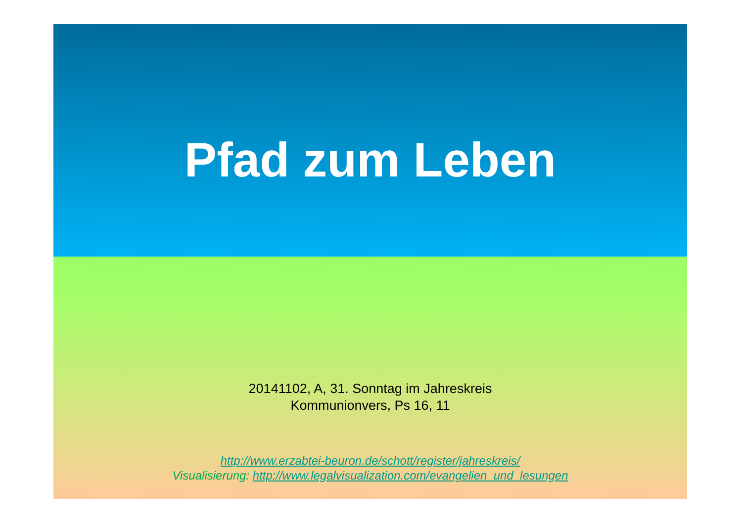Pfad zum Leben
20141102, A, 31. Sonntag im Jahreskreis
Kommunionvers, Ps 16, 11
http://www.erzabtei-beuron.de/schott/register/jahreskreis/
Visualisierung: http://www.legalvisualization.com/evangelien_und_lesungen